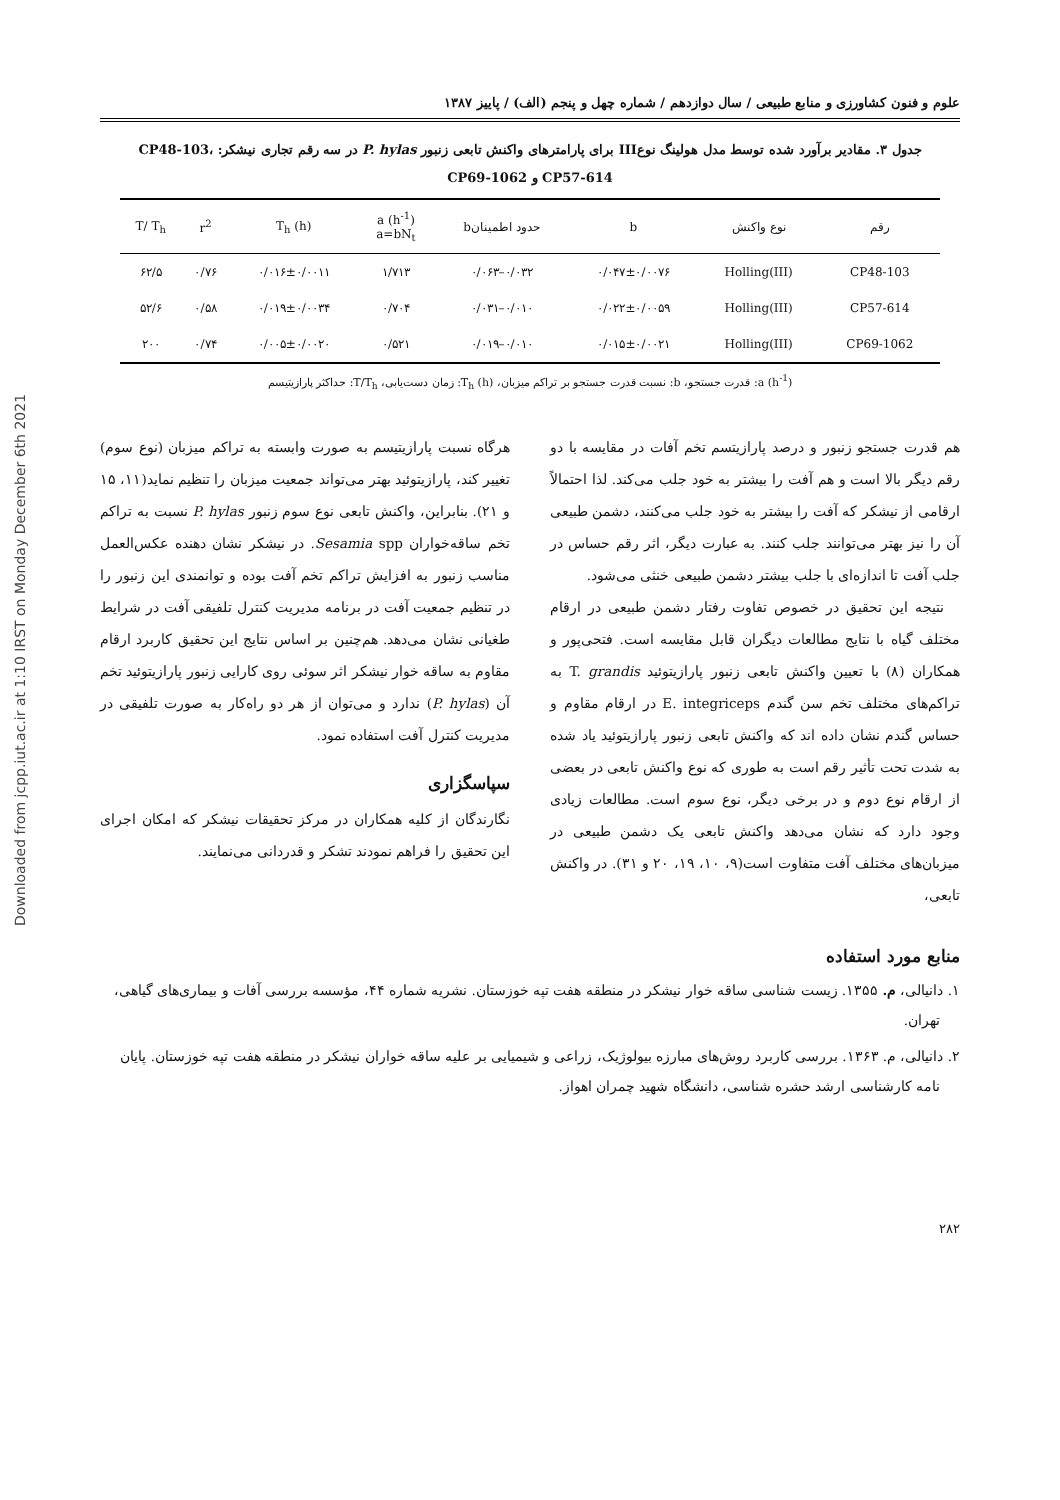Downloaded from jcpp.iut.ac.ir at 1:10 IRST on Monday December 6th 2021
علوم و فنون کشاورزی و منابع طبیعی / سال دوازدهم / شماره چهل و پنجم (الف) / پاییز ۱۳۸۷
جدول ۳. مقادیر برآورد شده توسط مدل هولینگ نوعIII برای پارامترهای واکنش تابعی زنبور P. hylas در سه رقم تجاری نیشکر: CP48-103، CP57-614 و CP69-1062
| رقم | نوع واکنش | b | حدود اطمینانb | a (h<sup>-1</sup>) a=bN<sub>t</sub> | T<sub>h</sub> (h) | r<sup>2</sup> | T/ T<sub>h</sub> |
| --- | --- | --- | --- | --- | --- | --- | --- |
| CP48-103 | Holling(III) | ۰/۰۴۷±۰/۰۰۷۶ | ۰/۰۳۲–۰/۰۶۳ | ۱/۷۱۳ | ۰/۰۱۶±۰/۰۰۱۱ | ۰/۷۶ | ۶۲/۵ |
| CP57-614 | Holling(III) | ۰/۰۲۲±۰/۰۰۵۹ | ۰/۰۱۰–۰/۰۳۱ | ۰/۷۰۴ | ۰/۰۱۹±۰/۰۰۳۴ | ۰/۵۸ | ۵۲/۶ |
| CP69-1062 | Holling(III) | ۰/۰۱۵±۰/۰۰۲۱ | ۰/۰۱۰–۰/۰۱۹ | ۰/۵۲۱ | ۰/۰۰۵±۰/۰۰۲۰ | ۰/۷۴ | ۲۰۰ |
a (h<sup>-1</sup>): قدرت جستجو، b: نسبت قدرت جستجو بر تراکم میزبان، T<sub>h</sub> (h): زمان دست‌یابی، T/T<sub>h</sub>: حداکثر پارازیتیسم
هم قدرت جستجو زنبور و درصد پارازیتسم تخم آفات در مقایسه با دو رقم دیگر بالا است و هم آفت را بیشتر به خود جلب می‌کند. لذا احتمالاً ارقامی از نیشکر که آفت را بیشتر به خود جلب می‌کنند، دشمن طبیعی آن را نیز بهتر می‌توانند جلب کنند. به عبارت دیگر، اثر رقم حساس در جلب آفت تا اندازه‌ای با جلب بیشتر دشمن طبیعی خنثی می‌شود.
نتیجه این تحقیق در خصوص تفاوت رفتار دشمن طبیعی در ارقام مختلف گیاه با نتایج مطالعات دیگران قابل مقایسه است. فتحی‌پور و همکاران (۸) با تعیین واکنش تابعی زنبور پارازیتوئید T. grandis به تراکم‌های مختلف تخم سن گندم E. integriceps در ارقام مقاوم و حساس گندم نشان داده اند که واکنش تابعی زنبور پارازیتوئید یاد شده به شدت تحت تأثیر رقم است به طوری که نوع واکنش تابعی در بعضی از ارقام نوع دوم و در برخی دیگر، نوع سوم است. مطالعات زیادی وجود دارد که نشان می‌دهد واکنش تابعی یک دشمن طبیعی در میزبان‌های مختلف آفت متفاوت است(۹، ۱۰، ۱۹، ۲۰ و ۳۱). در واکنش تابعی،
هرگاه نسبت پارازیتیسم به صورت وابسته به تراکم میزبان (نوع سوم) تغییر کند، پارازیتوئید بهتر می‌تواند جمعیت میزبان را تنظیم نماید(۱۱، ۱۵ و ۲۱). بنابراین، واکنش تابعی نوع سوم زنبور P. hylas نسبت به تراکم تخم ساقه‌خواران Sesamia spp. در نیشکر نشان دهنده عکس‌العمل مناسب زنبور به افزایش تراکم تخم آفت بوده و توانمندی این زنبور را در تنظیم جمعیت آفت در برنامه مدیریت کنترل تلفیقی آفت در شرایط طغیانی نشان می‌دهد. هم‌چنین بر اساس نتایج این تحقیق کاربرد ارقام مقاوم به ساقه خوار نیشکر اثر سوئی روی کارایی زنبور پارازیتوئید تخم آن (P. hylas) ندارد و می‌توان از هر دو راه‌کار به صورت تلفیقی در مدیریت کنترل آفت استفاده نمود.
سپاسگزاری
نگارندگان از کلیه همکاران در مرکز تحقیقات نیشکر که امکان اجرای این تحقیق را فراهم نمودند تشکر و قدردانی می‌نمایند.
منابع مورد استفاده
۱. دانیالی، م. ۱۳۵۵. زیست شناسی ساقه خوار نیشکر در منطقه هفت تپه خوزستان. نشریه شماره ۴۴، مؤسسه بررسی آفات و بیماری‌های گیاهی، تهران.
۲. دانیالی، م. ۱۳۶۳. بررسی کاربرد روش‌های مبارزه بیولوژیک، زراعی و شیمیایی بر علیه ساقه خواران نیشکر در منطقه هفت تپه خوزستان. پایان نامه کارشناسی ارشد حشره شناسی، دانشگاه شهید چمران اهواز.
۲۸۲